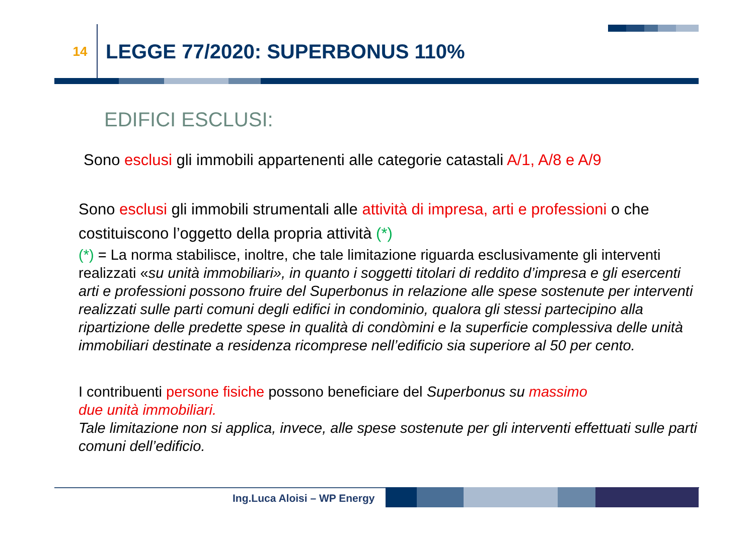14
LEGGE 77/2020: SUPERBONUS 110%
EDIFICI ESCLUSI:
Sono esclusi gli immobili appartenenti alle categorie catastali A/1, A/8 e A/9
Sono esclusi gli immobili strumentali alle attività di impresa, arti e professioni o che costituiscono l’oggetto della propria attività (*)
(*) = La norma stabilisce, inoltre, che tale limitazione riguarda esclusivamente gli interventi realizzati «su unità immobiliari», in quanto i soggetti titolari di reddito d’impresa e gli esercenti arti e professioni possono fruire del Superbonus in relazione alle spese sostenute per interventi realizzati sulle parti comuni degli edifici in condominio, qualora gli stessi partecipino alla ripartizione delle predette spese in qualità di condòmini e la superficie complessiva delle unità immobiliari destinate a residenza ricomprese nell’edificio sia superiore al 50 per cento.
I contribuenti persone fisiche possono beneficiare del Superbonus su massimo
due unità immobiliari.
Tale limitazione non si applica, invece, alle spese sostenute per gli interventi effettuati sulle parti comuni dell’edificio.
Ing.Luca Aloisi – WP Energy